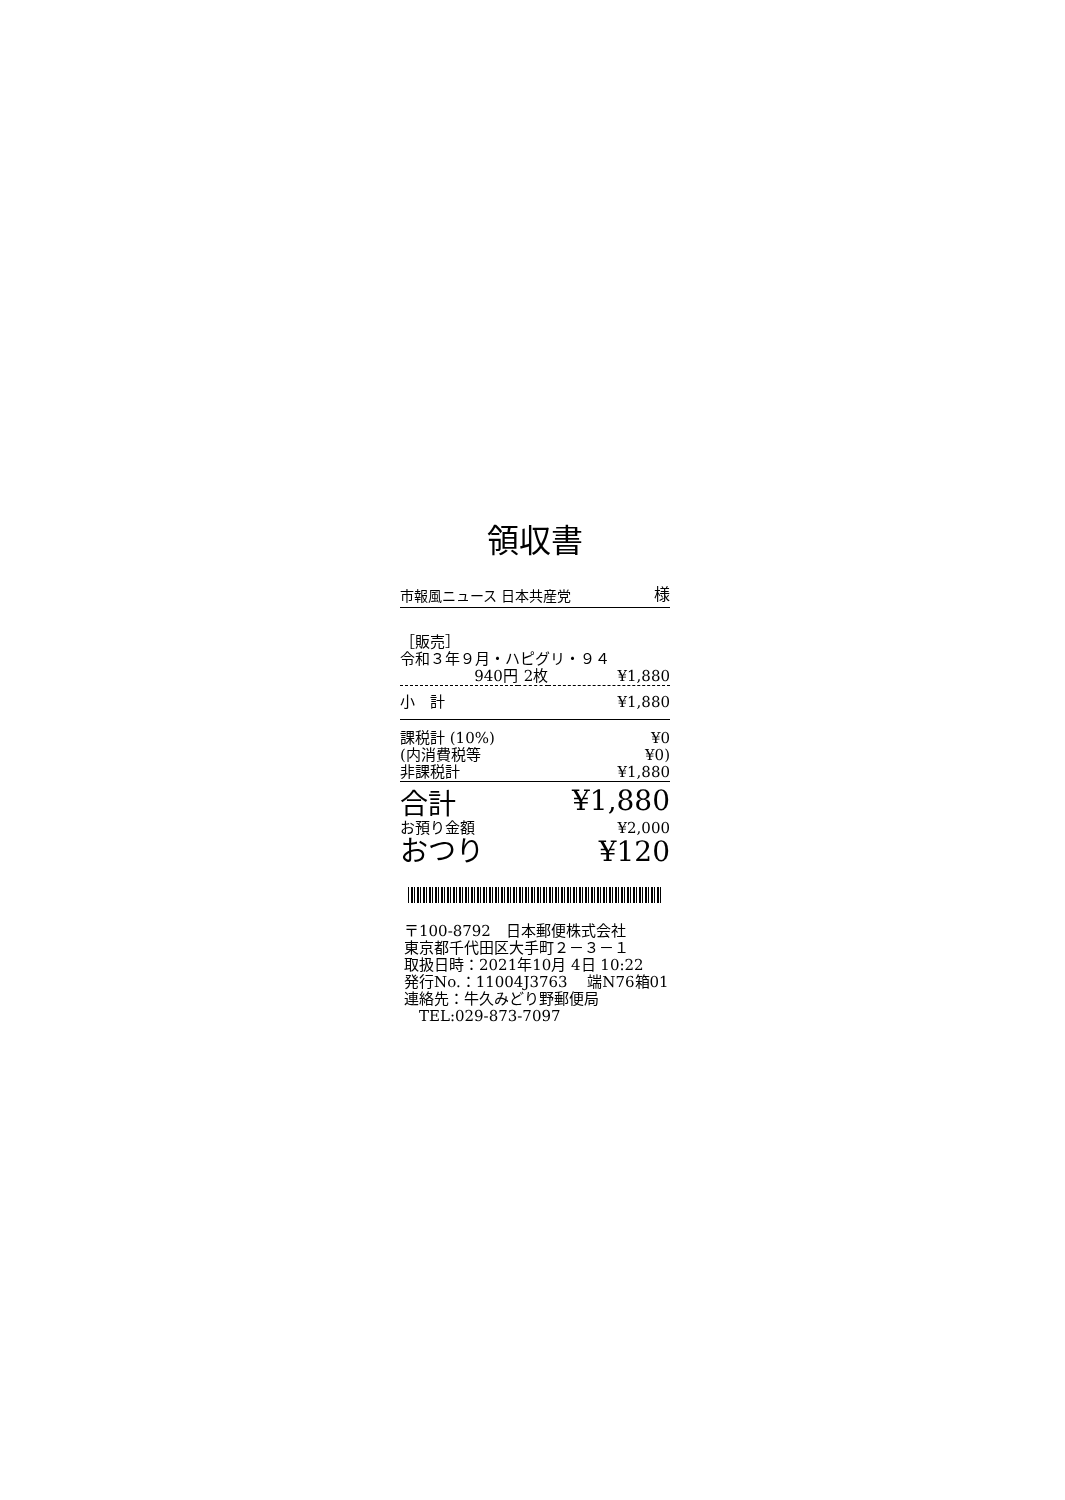領収書
市報風ニュース 日本共産党 様
| ［販売］ | | |
| 令和３年９月・ハピグリ・９４ | | |
| 940円 | 2枚 | ¥1,880 |
| 小 計 | | ¥1,880 |
| 課税計 (10%) | | ¥0 |
| (内消費税等 | | ¥0) |
| 非課税計 | | ¥1,880 |
| 合計 | | ¥1,880 |
| お預り金額 | | ¥2,000 |
| おつり | | ¥120 |
〒100-8792　日本郵便株式会社
東京都千代田区大手町２－３－１
取扱日時：2021年10月 4日 10:22
発行No.：11004J3763　 端N76箱01
連絡先：牛久みどり野郵便局
　TEL:029-873-7097